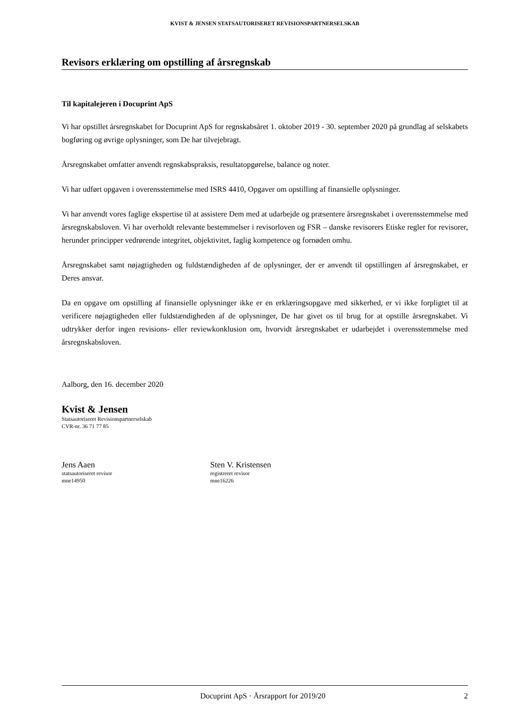KVIST & JENSEN STATSAUTORISERET REVISIONSPARTNERSELSKAB
Revisors erklæring om opstilling af årsregnskab
Til kapitalejeren i Docuprint ApS
Vi har opstillet årsregnskabet for Docuprint ApS for regnskabsåret 1. oktober 2019 - 30. september 2020 på grundlag af selskabets bogføring og øvrige oplysninger, som De har tilvejebragt.
Årsregnskabet omfatter anvendt regnskabspraksis, resultatopgørelse, balance og noter.
Vi har udført opgaven i overensstemmelse med ISRS 4410, Opgaver om opstilling af finansielle oplysninger.
Vi har anvendt vores faglige ekspertise til at assistere Dem med at udarbejde og præsentere årsregnskabet i overensstemmelse med årsregnskabsloven. Vi har overholdt relevante bestemmelser i revisorloven og FSR – danske revisorers Etiske regler for revisorer, herunder principper vedrørende integritet, objektivitet, faglig kompetence og fornøden omhu.
Årsregnskabet samt nøjagtigheden og fuldstændigheden af de oplysninger, der er anvendt til opstillingen af årsregnskabet, er Deres ansvar.
Da en opgave om opstilling af finansielle oplysninger ikke er en erklæringsopgave med sikkerhed, er vi ikke forpligtet til at verificere nøjagtigheden eller fuldstændigheden af de oplysninger, De har givet os til brug for at opstille årsregnskabet. Vi udtrykker derfor ingen revisions- eller reviewkonklusion om, hvorvidt årsregnskabet er udarbejdet i overensstemmelse med årsregnskabsloven.
Aalborg, den 16. december 2020
Kvist & Jensen
Statsautoriseret Revisionspartnerselskab
CVR-nr. 36 71 77 85
Jens Aaen
statsautoriseret revisor
mne14950
Sten V. Kristensen
registreret revisor
mne16226
Docuprint ApS · Årsrapport for 2019/20 2